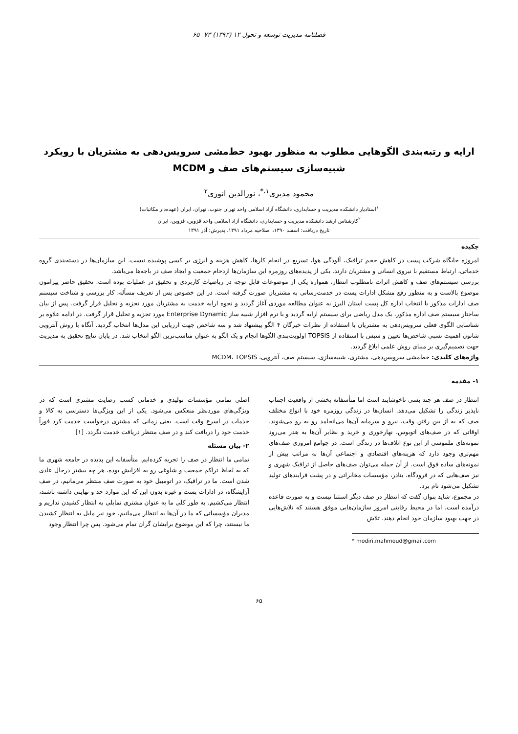فصلنامه مدیریت توسعه و تحول ۱۲ (۱۳۹۲) ۷۳- ۶۵
ارایه و رتبه‌بندی الگوهایی مطلوب به منظور بهبود خط‌مشی سرویس‌دهی به مشتریان با رویکرد شبیه‌سازی سیستم‌های صف و MCDM
محمود مدیری<sup>۱،*</sup>، نورالدین انوری<sup>۲</sup>
<sup>۱</sup> استادیار دانشکده مدیریت و حسابداری، دانشگاه آزاد اسلامی واحد تهران جنوب، تهران، ایران (عهده‌دار مکاتبات)
<sup>۲</sup> کارشناس ارشد دانشکده مدیریت و حسابداری، دانشگاه آزاد اسلامی واحد قزوین، قزوین، ایران
تاریخ دریافت: اسفند ۱۳۹۰، اصلاحیه مرداد ۱۳۹۱، پذیرش: آذر ۱۳۹۱
چکیده
امروزه جایگاه شرکت پست در کاهش حجم ترافیک، آلودگی هوا، تسریع در انجام کارها، کاهش هزینه و انرژی بر کسی پوشیده نیست. این سازمان‌ها در دسته‌بندی گروه خدماتی، ارتباط مستقیم با نیروی انسانی و مشتریان دارند. یکی از پدیده‌های روزمره این سازمان‌ها ازدحام جمعیت و ایجاد صف در باجه‌ها می‌باشد.
بررسی سیستم‌های صف و کاهش اثرات نامطلوب انتظار، همواره یکی از موضوعات قابل توجه در ریاضیات کاربردی و تحقیق در عملیات بوده است. تحقیق حاضر پیرامون موضوع بالاست و به منظور رفع مشکل ادارات پست در خدمت‌رسانی به مشتریان صورت گرفته است. در این خصوص پس از تعریف مسأله، کار بررسی و شناخت سیستم صف ادارات مذکور با انتخاب اداره کل پست استان البرز به عنوان مطالعه موردی آغاز گردید و نحوه ارایه خدمت به مشتریان مورد تجزیه و تحلیل قرار گرفت. پس از بیان ساختار سیستم صف اداره مذکور، یک مدل ریاضی برای سیستم ارایه گردید و با نرم افزار شبیه ساز Enterprise Dynamic مورد تجزیه و تحلیل قرار گرفت. در ادامه علاوه بر شناسایی الگوی فعلی سرویس‌دهی به مشتریان با استفاده از نظرات خبرگان ۴ الگو پیشنهاد شد و سه شاخص جهت ارزیابی این مدل‌ها انتخاب گردید. آنگاه با روش آنتروپی شانون اهمیت نسبی شاخص‌ها تعیین و سپس با استفاده از TOPSIS اولویت‌بندی الگوها انجام و یک الگو به عنوان مناسب‌ترین الگو انتخاب شد. در پایان نتایج تحقیق به مدیریت جهت تصمیم‌گیری بر مبنای روش علمی ابلاغ گردید.
واژه‌های کلیدی: خط‌مشی سرویس‌دهی، مشتری، شبیه‌سازی، سیستم صف، آنتروپی، MCDM، TOPSIS
۱- مقدمه
انتظار در صف هر چند بسی ناخوشایند است اما متأسفانه بخشی از واقعیت اجتناب ناپذیر زندگی را تشکیل می‌دهد. انسان‌ها در زندگی روزمره خود با انواع مختلف صف که به از بین رفتن وقت، نیرو و سرمایه آن‌ها می‌انجامد رو به رو می‌شوند. اوقاتی که در صف‌های اتوبوس، نهارخوری و خرید و نظایر آن‌ها به هدر می‌رود نمونه‌های ملموسی از این نوع اتلاف‌ها در زندگی است. در جوامع امروزی صف‌های مهم‌تری وجود دارد که هزینه‌های اقتصادی و اجتماعی آن‌ها به مراتب بیش از نمونه‌های ساده فوق است. از آن جمله می‌توان صف‌های حاصل از ترافیک شهری و نیز صف‌هایی که در فرودگاه، بنادر، مؤسسات مخابراتی و در پشت فرایندهای تولید تشکیل می‌شود نام برد.
در مجموع، شاید بتوان گفت که انتظار در صف دیگر استثنا نیست و به صورت قاعده درآمده است. اما در محیط رقابتی امروز سازمان‌هایی موفق هستند که تلاش‌هایی در جهت بهبود سازمان خود انجام دهند. تلاش
* modiri.mahmoud@gmail.com
اصلی تمامی مؤسسات تولیدی و خدماتی کسب رضایت مشتری است که در ویژگی‌های موردنظر منعکس می‌شود. یکی از این ویژگی‌ها دسترسی به کالا و خدمات در اسرع وقت است. یعنی زمانی که مشتری درخواست خدمت کرد فوراً خدمت خود را دریافت کند و در صف منتظر دریافت خدمت نگردد. [۱]
۲- بیان مسئله
تمامی ما انتظار در صف را تجربه کرده‌ایم. متأسفانه این پدیده در جامعه شهری ما که به لحاظ تراکم جمعیت و شلوغی رو به افزایش بوده، هر چه بیشتر درحال عادی شدن است. ما در ترافیک، در اتومبیل خود به صورت صف منتظر می‌مانیم، در صف آرایشگاه، در ادارات پست و غیره بدون این که این موارد حد و نهایتی داشته باشند، انتظار می‌کشیم. به طور کلی ما به عنوان مشتری تمایلی به انتظار کشیدن نداریم و مدیران مؤسساتی که ما در آن‌ها به انتظار می‌مانیم، خود نیز مایل به انتظار کشیدن ما نیستند، چرا که این موضوع برایشان گران تمام می‌شود. پس چرا انتظار وجود
۶۵